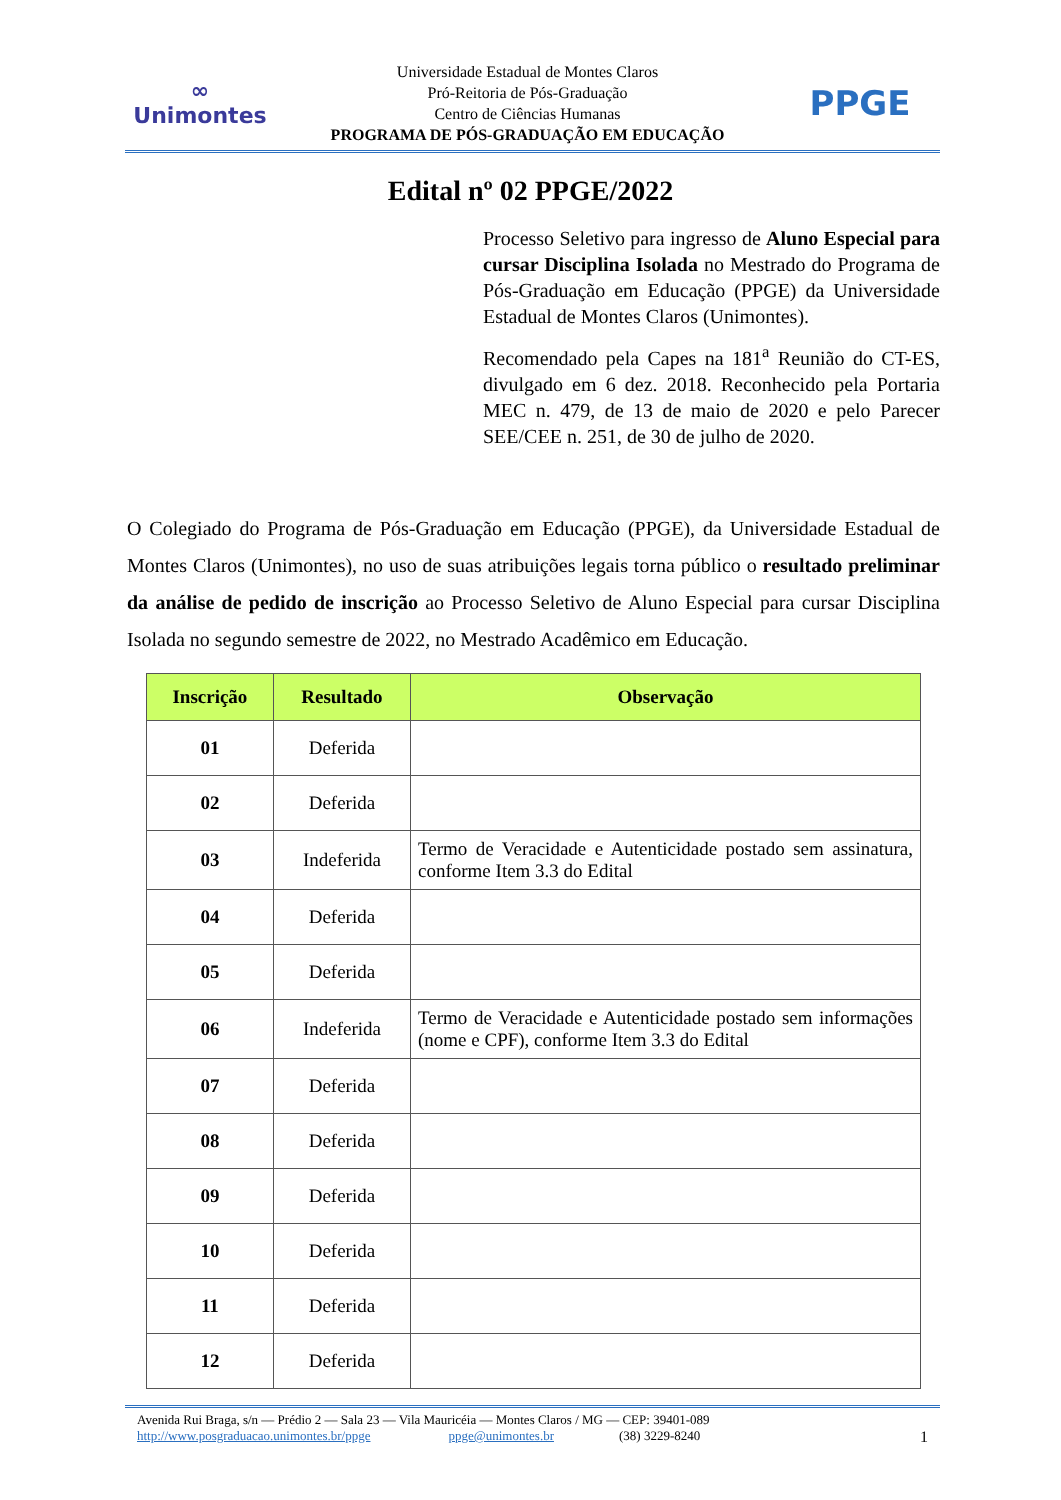∞
Unimontes
Universidade Estadual de Montes Claros
Pró-Reitoria de Pós-Graduação
Centro de Ciências Humanas
PROGRAMA DE PÓS-GRADUAÇÃO EM EDUCAÇÃO
PPGE
Edital nº 02 PPGE/2022
Processo Seletivo para ingresso de Aluno Especial para cursar Disciplina Isolada no Mestrado do Programa de Pós-Graduação em Educação (PPGE) da Universidade Estadual de Montes Claros (Unimontes).
Recomendado pela Capes na 181<sup>a</sup> Reunião do CT-ES, divulgado em 6 dez. 2018. Reconhecido pela Portaria MEC n. 479, de 13 de maio de 2020 e pelo Parecer SEE/CEE n. 251, de 30 de julho de 2020.
O Colegiado do Programa de Pós-Graduação em Educação (PPGE), da Universidade Estadual de Montes Claros (Unimontes), no uso de suas atribuições legais torna público o resultado preliminar da análise de pedido de inscrição ao Processo Seletivo de Aluno Especial para cursar Disciplina Isolada no segundo semestre de 2022, no Mestrado Acadêmico em Educação.
| Inscrição | Resultado | Observação |
| --- | --- | --- |
| 01 | Deferida | |
| 02 | Deferida | |
| 03 | Indeferida | Termo de Veracidade e Autenticidade postado sem assinatura, conforme Item 3.3 do Edital |
| 04 | Deferida | |
| 05 | Deferida | |
| 06 | Indeferida | Termo de Veracidade e Autenticidade postado sem informações (nome e CPF), conforme Item 3.3 do Edital |
| 07 | Deferida | |
| 08 | Deferida | |
| 09 | Deferida | |
| 10 | Deferida | |
| 11 | Deferida | |
| 12 | Deferida | |
Avenida Rui Braga, s/n — Prédio 2 — Sala 23 — Vila Mauricéia — Montes Claros / MG — CEP: 39401-089
http://www.posgraduacao.unimontes.br/ppge ppge@unimontes.br (38) 3229-8240 1